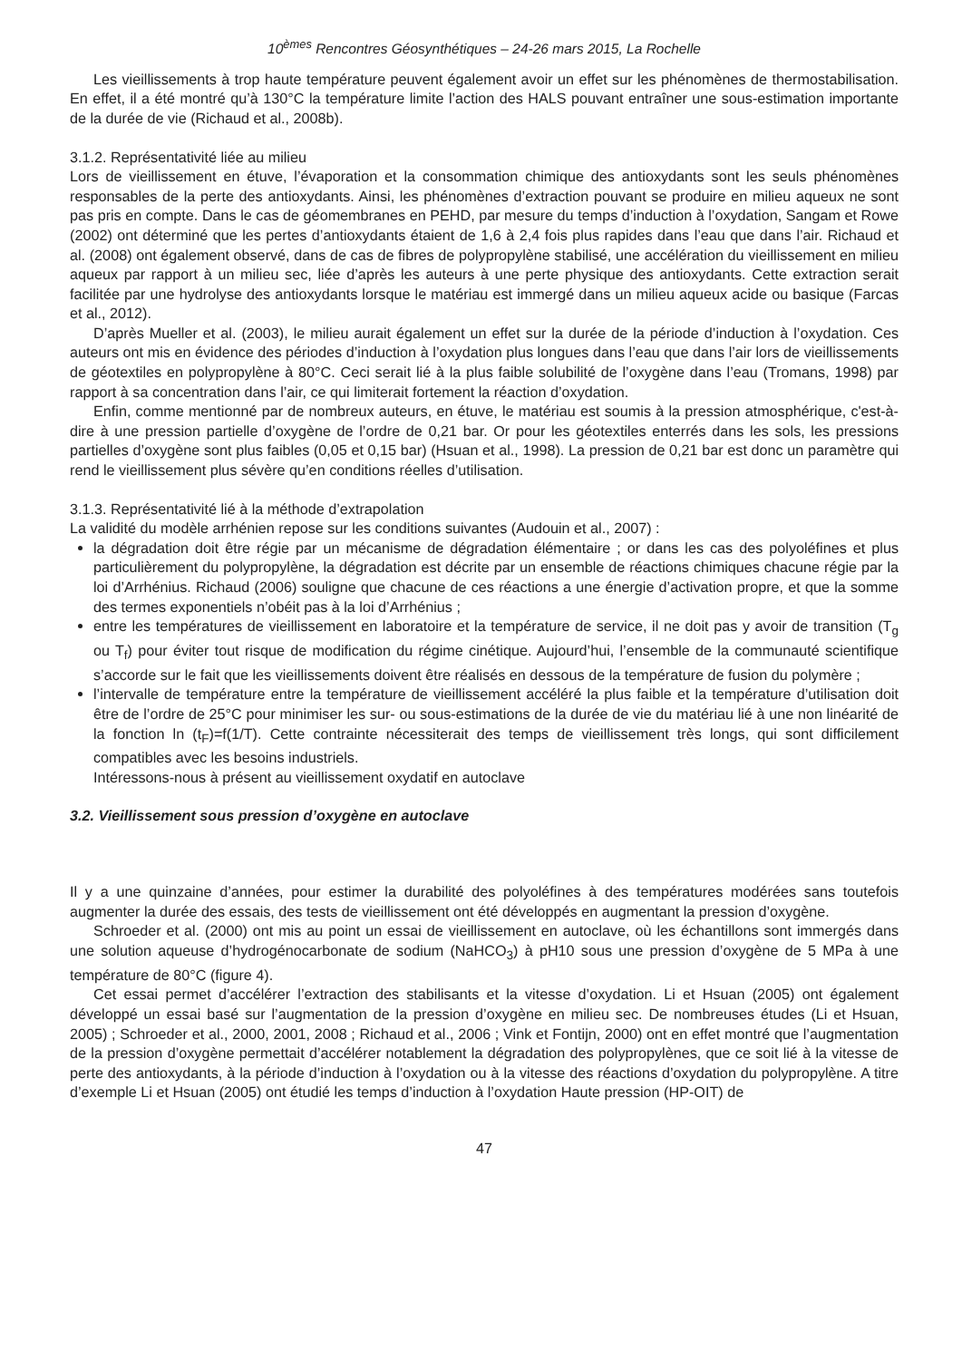10<sup>èmes</sup> Rencontres Géosynthétiques – 24-26 mars 2015, La Rochelle
Les vieillissements à trop haute température peuvent également avoir un effet sur les phénomènes de thermostabilisation. En effet, il a été montré qu’à 130°C la température limite l’action des HALS pouvant entraîner une sous-estimation importante de la durée de vie (Richaud et al., 2008b).
3.1.2. Représentativité liée au milieu
Lors de vieillissement en étuve, l’évaporation et la consommation chimique des antioxydants sont les seuls phénomènes responsables de la perte des antioxydants. Ainsi, les phénomènes d’extraction pouvant se produire en milieu aqueux ne sont pas pris en compte. Dans le cas de géomembranes en PEHD, par mesure du temps d’induction à l’oxydation, Sangam et Rowe (2002) ont déterminé que les pertes d’antioxydants étaient de 1,6 à 2,4 fois plus rapides dans l’eau que dans l’air. Richaud et al. (2008) ont également observé, dans de cas de fibres de polypropylène stabilisé, une accélération du vieillissement en milieu aqueux par rapport à un milieu sec, liée d’après les auteurs à une perte physique des antioxydants. Cette extraction serait facilitée par une hydrolyse des antioxydants lorsque le matériau est immergé dans un milieu aqueux acide ou basique (Farcas et al., 2012).
D’après Mueller et al. (2003), le milieu aurait également un effet sur la durée de la période d’induction à l’oxydation. Ces auteurs ont mis en évidence des périodes d’induction à l’oxydation plus longues dans l’eau que dans l’air lors de vieillissements de géotextiles en polypropylène à 80°C. Ceci serait lié à la plus faible solubilité de l’oxygène dans l’eau (Tromans, 1998) par rapport à sa concentration dans l’air, ce qui limiterait fortement la réaction d’oxydation.
Enfin, comme mentionné par de nombreux auteurs, en étuve, le matériau est soumis à la pression atmosphérique, c'est-à-dire à une pression partielle d’oxygène de l’ordre de 0,21 bar. Or pour les géotextiles enterrés dans les sols, les pressions partielles d’oxygène sont plus faibles (0,05 et 0,15 bar) (Hsuan et al., 1998). La pression de 0,21 bar est donc un paramètre qui rend le vieillissement plus sévère qu’en conditions réelles d’utilisation.
3.1.3. Représentativité lié à la méthode d’extrapolation
La validité du modèle arrhénien repose sur les conditions suivantes (Audouin et al., 2007) :
la dégradation doit être régie par un mécanisme de dégradation élémentaire ; or dans les cas des polyoléfines et plus particulièrement du polypropylène, la dégradation est décrite par un ensemble de réactions chimiques chacune régie par la loi d’Arrhénius. Richaud (2006) souligne que chacune de ces réactions a une énergie d’activation propre, et que la somme des termes exponentiels n’obéit pas à la loi d’Arrhénius ;
entre les températures de vieillissement en laboratoire et la température de service, il ne doit pas y avoir de transition (T<sub>g</sub> ou T<sub>f</sub>) pour éviter tout risque de modification du régime cinétique. Aujourd’hui, l’ensemble de la communauté scientifique s’accorde sur le fait que les vieillissements doivent être réalisés en dessous de la température de fusion du polymère ;
l’intervalle de température entre la température de vieillissement accéléré la plus faible et la température d’utilisation doit être de l’ordre de 25°C pour minimiser les sur- ou sous-estimations de la durée de vie du matériau lié à une non linéarité de la fonction ln (t<sub>F</sub>)=f(1/T). Cette contrainte nécessiterait des temps de vieillissement très longs, qui sont difficilement compatibles avec les besoins industriels.
Intéressons-nous à présent au vieillissement oxydatif en autoclave
3.2. Vieillissement sous pression d’oxygène en autoclave
Il y a une quinzaine d’années, pour estimer la durabilité des polyoléfines à des températures modérées sans toutefois augmenter la durée des essais, des tests de vieillissement ont été développés en augmentant la pression d’oxygène.
Schroeder et al. (2000) ont mis au point un essai de vieillissement en autoclave, où les échantillons sont immergés dans une solution aqueuse d’hydrogénocarbonate de sodium (NaHCO<sub>3</sub>) à pH10 sous une pression d’oxygène de 5 MPa à une température de 80°C (figure 4).
Cet essai permet d’accélérer l’extraction des stabilisants et la vitesse d’oxydation. Li et Hsuan (2005) ont également développé un essai basé sur l’augmentation de la pression d’oxygène en milieu sec. De nombreuses études (Li et Hsuan, 2005) ; Schroeder et al., 2000, 2001, 2008 ; Richaud et al., 2006 ; Vink et Fontijn, 2000) ont en effet montré que l’augmentation de la pression d’oxygène permettait d’accélérer notablement la dégradation des polypropylènes, que ce soit lié à la vitesse de perte des antioxydants, à la période d’induction à l’oxydation ou à la vitesse des réactions d’oxydation du polypropylène. A titre d’exemple Li et Hsuan (2005) ont étudié les temps d’induction à l’oxydation Haute pression (HP-OIT) de
47